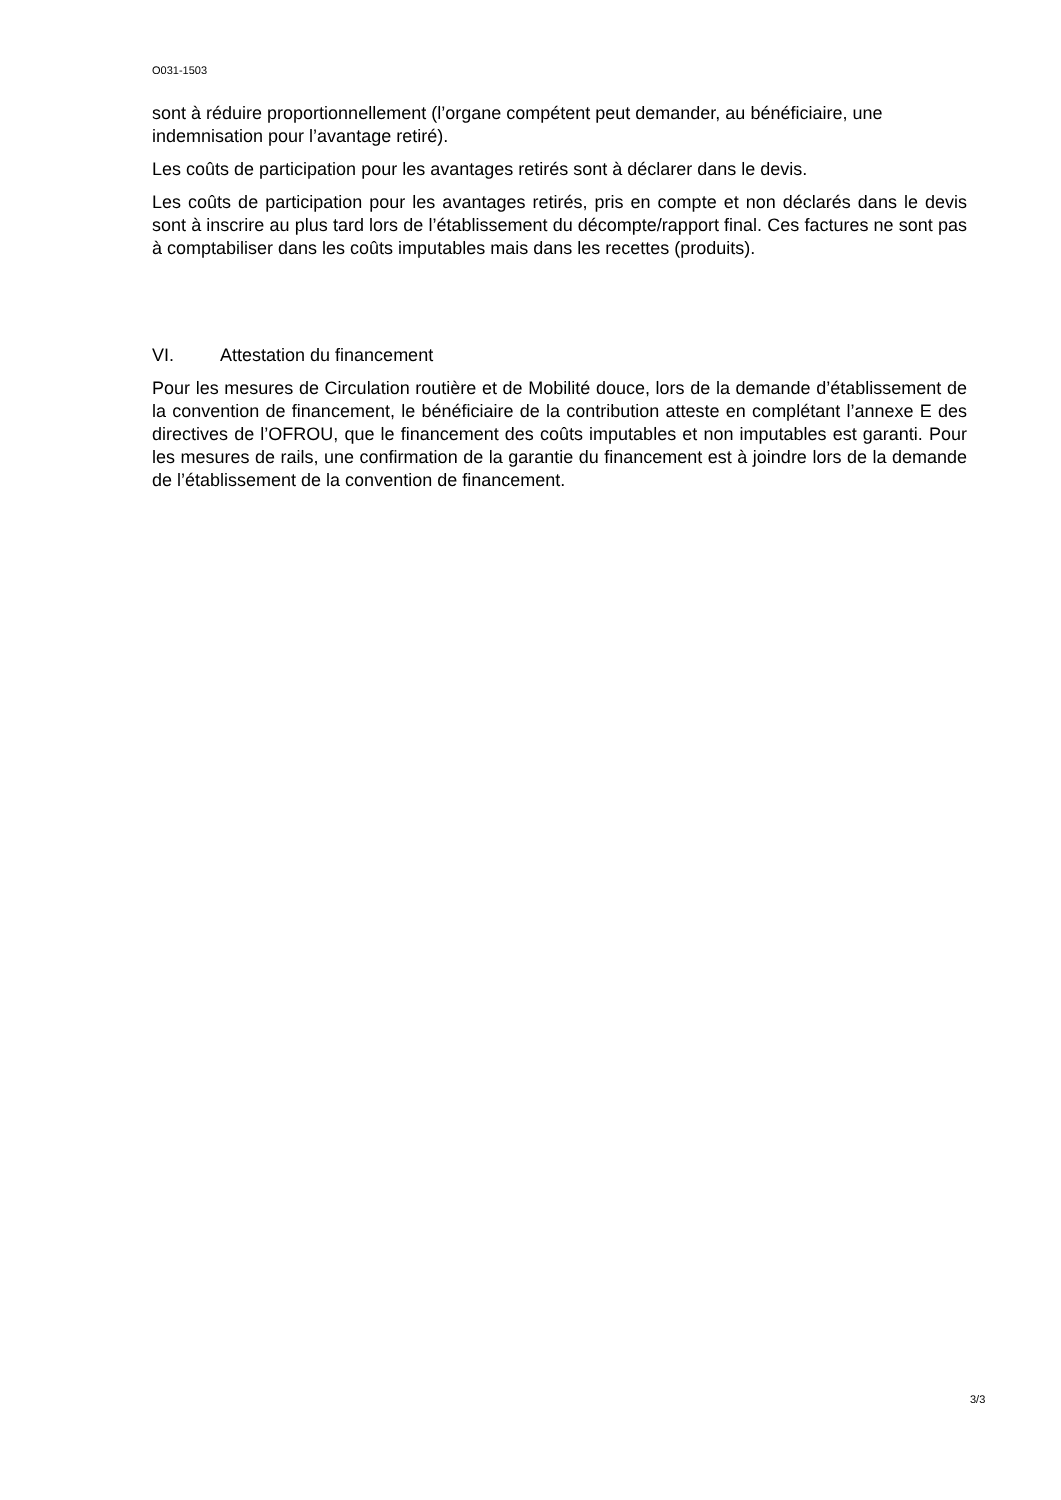O031-1503
sont à réduire proportionnellement (l’organe compétent peut demander, au bénéficiaire, une indemnisation pour l’avantage retiré).
Les coûts de participation pour les avantages retirés sont à déclarer dans le devis.
Les coûts de participation pour les avantages retirés, pris en compte et non déclarés dans le devis sont à inscrire au plus tard lors de l’établissement du décompte/rapport final. Ces factures ne sont pas à comptabiliser dans les coûts imputables mais dans les recettes (produits).
VI. Attestation du financement
Pour les mesures de Circulation routière et de Mobilité douce, lors de la demande d’établissement de la convention de financement, le bénéficiaire de la contribution atteste en complétant l’annexe E des directives de l’OFROU, que le financement des coûts imputables et non imputables est garanti. Pour les mesures de rails, une confirmation de la garantie du financement est à joindre lors de la demande de l’établissement de la convention de financement.
3/3